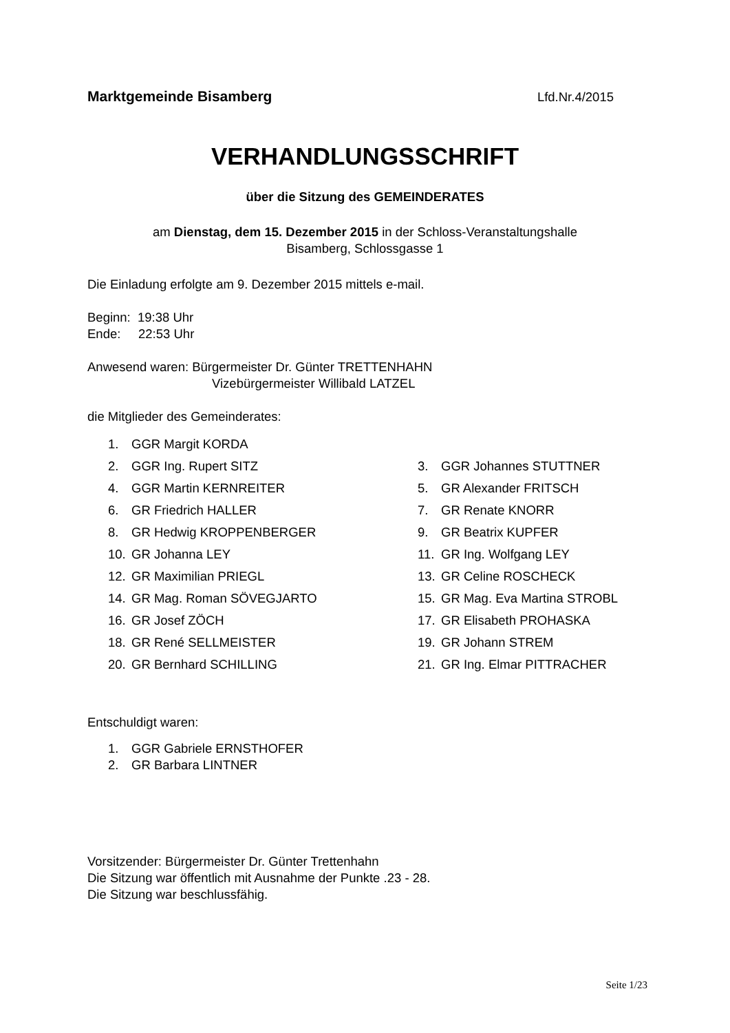Marktgemeinde Bisamberg Lfd.Nr.4/2015
VERHANDLUNGSSCHRIFT
über die Sitzung des GEMEINDERATES
am Dienstag, dem 15. Dezember 2015 in der Schloss-Veranstaltungshalle
Bisamberg, Schlossgasse 1
Die Einladung erfolgte am 9. Dezember 2015 mittels e-mail.
Beginn: 19:38 Uhr
Ende: 22:53 Uhr
Anwesend waren: Bürgermeister Dr. Günter TRETTENHAHN
Vizebürgermeister Willibald LATZEL
die Mitglieder des Gemeinderates:
| 1. | GGR Margit KORDA | | |
| 2. | GGR Ing. Rupert SITZ | 3. | GGR Johannes STUTTNER |
| 4. | GGR Martin KERNREITER | 5. | GR Alexander FRITSCH |
| 6. | GR Friedrich HALLER | 7. | GR Renate KNORR |
| 8. | GR Hedwig KROPPENBERGER | 9. | GR Beatrix KUPFER |
| 10. | GR Johanna LEY | 11. | GR Ing. Wolfgang LEY |
| 12. | GR Maximilian PRIEGL | 13. | GR Celine ROSCHECK |
| 14. | GR Mag. Roman SÖVEGJARTO | 15. | GR Mag. Eva Martina STROBL |
| 16. | GR Josef ZÖCH | 17. | GR Elisabeth PROHASKA |
| 18. | GR René SELLMEISTER | 19. | GR Johann STREM |
| 20. | GR Bernhard SCHILLING | 21. | GR Ing. Elmar PITTRACHER |
Entschuldigt waren:
| 1. | GGR Gabriele ERNSTHOFER |
| 2. | GR Barbara LINTNER |
Vorsitzender: Bürgermeister Dr. Günter Trettenhahn
Die Sitzung war öffentlich mit Ausnahme der Punkte .23 - 28.
Die Sitzung war beschlussfähig.
Seite 1/23